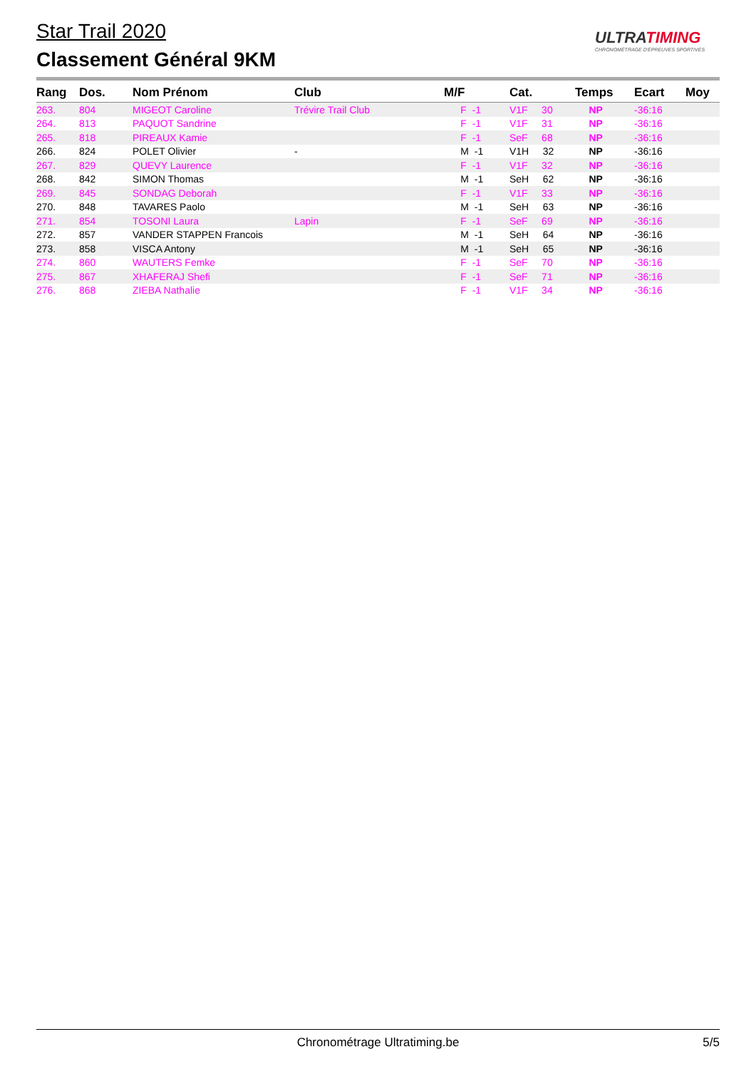Star Trail 2020
Classement Général 9KM
ULTRATIMING
CHRONOMÉTRAGE D'ÉPREUVES SPORTIVES
| Rang | Dos. | Nom Prénom | Club | M/F | Cat. | Temps | Ecart | Moy |
| --- | --- | --- | --- | --- | --- | --- | --- | --- |
| 263. | 804 | MIGEOT Caroline | Trévire Trail Club | F -1 | V1F 30 | NP | -36:16 | |
| 264. | 813 | PAQUOT Sandrine | | F -1 | V1F 31 | NP | -36:16 | |
| 265. | 818 | PIREAUX Kamie | | F -1 | SeF 68 | NP | -36:16 | |
| 266. | 824 | POLET Olivier | - | M -1 | V1H 32 | NP | -36:16 | |
| 267. | 829 | QUEVY Laurence | | F -1 | V1F 32 | NP | -36:16 | |
| 268. | 842 | SIMON Thomas | | M -1 | SeH 62 | NP | -36:16 | |
| 269. | 845 | SONDAG Deborah | | F -1 | V1F 33 | NP | -36:16 | |
| 270. | 848 | TAVARES Paolo | | M -1 | SeH 63 | NP | -36:16 | |
| 271. | 854 | TOSONI Laura | Lapin | F -1 | SeF 69 | NP | -36:16 | |
| 272. | 857 | VANDER STAPPEN Francois | | M -1 | SeH 64 | NP | -36:16 | |
| 273. | 858 | VISCA Antony | | M -1 | SeH 65 | NP | -36:16 | |
| 274. | 860 | WAUTERS Femke | | F -1 | SeF 70 | NP | -36:16 | |
| 275. | 867 | XHAFERAJ Shefi | | F -1 | SeF 71 | NP | -36:16 | |
| 276. | 868 | ZIEBA Nathalie | | F -1 | V1F 34 | NP | -36:16 | |
Chronométrage Ultratiming.be
5/5